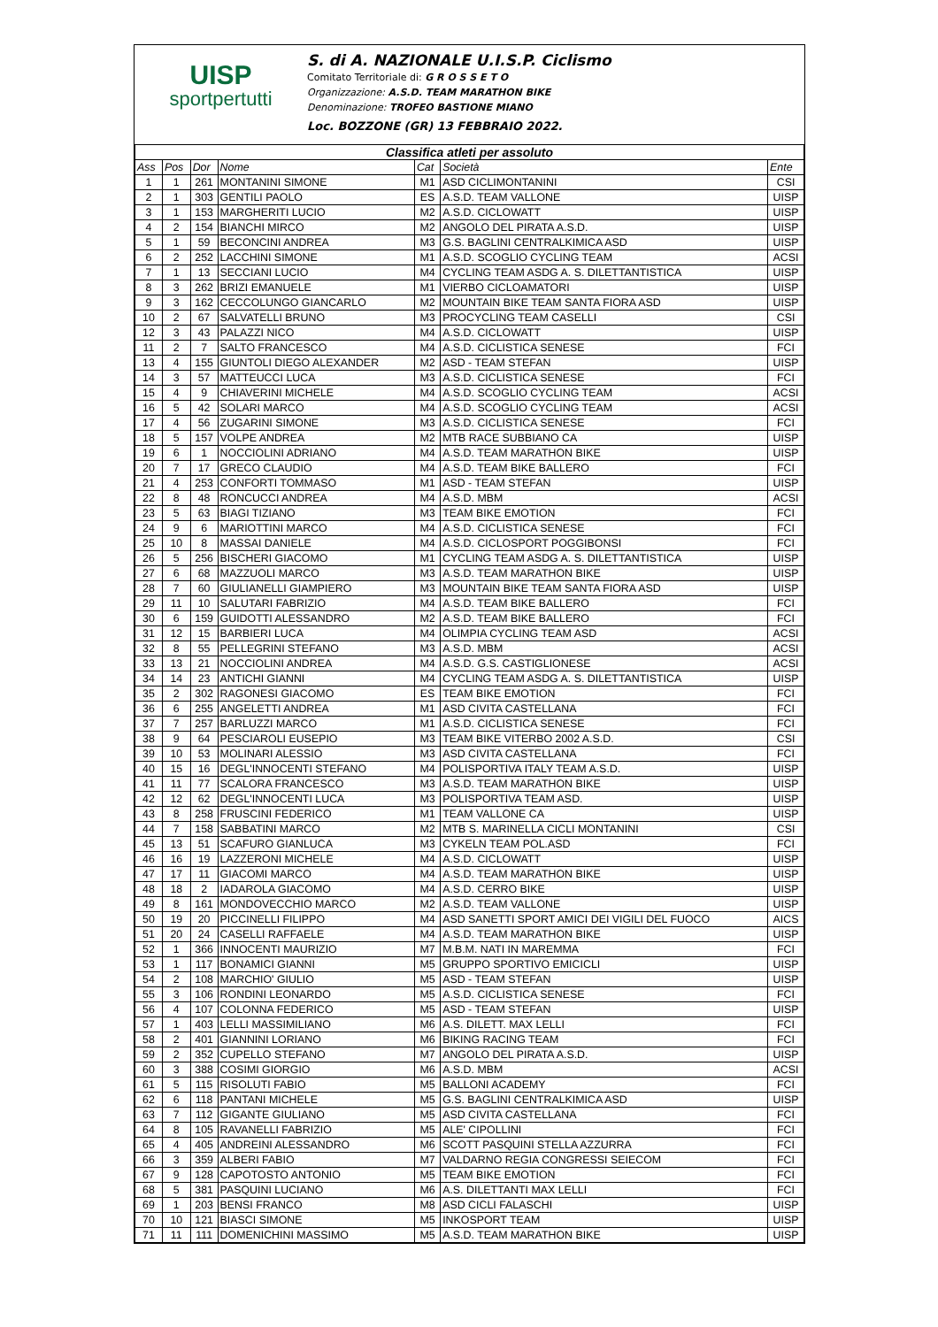UISP
sportpertutti
S. di A. NAZIONALE U.I.S.P. Ciclismo
Comitato Territoriale di: G R O S S E T O
Organizzazione: A.S.D. TEAM MARATHON BIKE
Denominazione: TROFEO BASTIONE MIANO
Loc. BOZZONE (GR) 13 FEBBRAIO 2022.
| Classifica atleti per assoluto | | | | | | |
| Ass | Pos | Dor | Nome | Cat | Società | Ente |
| 1 | 1 | 261 | MONTANINI SIMONE | M1 | ASD CICLIMONTANINI | CSI |
| 2 | 1 | 303 | GENTILI PAOLO | ES | A.S.D. TEAM VALLONE | UISP |
| 3 | 1 | 153 | MARGHERITI LUCIO | M2 | A.S.D. CICLOWATT | UISP |
| 4 | 2 | 154 | BIANCHI MIRCO | M2 | ANGOLO DEL PIRATA A.S.D. | UISP |
| 5 | 1 | 59 | BECONCINI ANDREA | M3 | G.S. BAGLINI CENTRALKIMICA ASD | UISP |
| 6 | 2 | 252 | LACCHINI SIMONE | M1 | A.S.D. SCOGLIO CYCLING TEAM | ACSI |
| 7 | 1 | 13 | SECCIANI LUCIO | M4 | CYCLING TEAM ASDG A. S. DILETTANTISTICA | UISP |
| 8 | 3 | 262 | BRIZI EMANUELE | M1 | VIERBO CICLOAMATORI | UISP |
| 9 | 3 | 162 | CECCOLUNGO GIANCARLO | M2 | MOUNTAIN BIKE TEAM SANTA FIORA ASD | UISP |
| 10 | 2 | 67 | SALVATELLI BRUNO | M3 | PROCYCLING TEAM CASELLI | CSI |
| 12 | 3 | 43 | PALAZZI NICO | M4 | A.S.D. CICLOWATT | UISP |
| 11 | 2 | 7 | SALTO FRANCESCO | M4 | A.S.D. CICLISTICA SENESE | FCI |
| 13 | 4 | 155 | GIUNTOLI DIEGO ALEXANDER | M2 | ASD - TEAM STEFAN | UISP |
| 14 | 3 | 57 | MATTEUCCI LUCA | M3 | A.S.D. CICLISTICA SENESE | FCI |
| 15 | 4 | 9 | CHIAVERINI MICHELE | M4 | A.S.D. SCOGLIO CYCLING TEAM | ACSI |
| 16 | 5 | 42 | SOLARI MARCO | M4 | A.S.D. SCOGLIO CYCLING TEAM | ACSI |
| 17 | 4 | 56 | ZUGARINI SIMONE | M3 | A.S.D. CICLISTICA SENESE | FCI |
| 18 | 5 | 157 | VOLPE ANDREA | M2 | MTB RACE SUBBIANO CA | UISP |
| 19 | 6 | 1 | NOCCIOLINI ADRIANO | M4 | A.S.D. TEAM MARATHON BIKE | UISP |
| 20 | 7 | 17 | GRECO CLAUDIO | M4 | A.S.D. TEAM BIKE BALLERO | FCI |
| 21 | 4 | 253 | CONFORTI TOMMASO | M1 | ASD - TEAM STEFAN | UISP |
| 22 | 8 | 48 | RONCUCCI ANDREA | M4 | A.S.D. MBM | ACSI |
| 23 | 5 | 63 | BIAGI TIZIANO | M3 | TEAM BIKE EMOTION | FCI |
| 24 | 9 | 6 | MARIOTTINI MARCO | M4 | A.S.D. CICLISTICA SENESE | FCI |
| 25 | 10 | 8 | MASSAI DANIELE | M4 | A.S.D. CICLOSPORT POGGIBONSI | FCI |
| 26 | 5 | 256 | BISCHERI GIACOMO | M1 | CYCLING TEAM ASDG A. S. DILETTANTISTICA | UISP |
| 27 | 6 | 68 | MAZZUOLI MARCO | M3 | A.S.D. TEAM MARATHON BIKE | UISP |
| 28 | 7 | 60 | GIULIANELLI GIAMPIERO | M3 | MOUNTAIN BIKE TEAM SANTA FIORA ASD | UISP |
| 29 | 11 | 10 | SALUTARI FABRIZIO | M4 | A.S.D. TEAM BIKE BALLERO | FCI |
| 30 | 6 | 159 | GUIDOTTI ALESSANDRO | M2 | A.S.D. TEAM BIKE BALLERO | FCI |
| 31 | 12 | 15 | BARBIERI LUCA | M4 | OLIMPIA CYCLING TEAM ASD | ACSI |
| 32 | 8 | 55 | PELLEGRINI STEFANO | M3 | A.S.D. MBM | ACSI |
| 33 | 13 | 21 | NOCCIOLINI ANDREA | M4 | A.S.D. G.S. CASTIGLIONESE | ACSI |
| 34 | 14 | 23 | ANTICHI GIANNI | M4 | CYCLING TEAM ASDG A. S. DILETTANTISTICA | UISP |
| 35 | 2 | 302 | RAGONESI GIACOMO | ES | TEAM BIKE EMOTION | FCI |
| 36 | 6 | 255 | ANGELETTI ANDREA | M1 | ASD CIVITA CASTELLANA | FCI |
| 37 | 7 | 257 | BARLUZZI MARCO | M1 | A.S.D. CICLISTICA SENESE | FCI |
| 38 | 9 | 64 | PESCIAROLI EUSEPIO | M3 | TEAM BIKE VITERBO 2002 A.S.D. | CSI |
| 39 | 10 | 53 | MOLINARI ALESSIO | M3 | ASD CIVITA CASTELLANA | FCI |
| 40 | 15 | 16 | DEGL'INNOCENTI STEFANO | M4 | POLISPORTIVA ITALY TEAM A.S.D. | UISP |
| 41 | 11 | 77 | SCALORA FRANCESCO | M3 | A.S.D. TEAM MARATHON BIKE | UISP |
| 42 | 12 | 62 | DEGL'INNOCENTI LUCA | M3 | POLISPORTIVA TEAM ASD. | UISP |
| 43 | 8 | 258 | FRUSCINI FEDERICO | M1 | TEAM VALLONE CA | UISP |
| 44 | 7 | 158 | SABBATINI MARCO | M2 | MTB S. MARINELLA CICLI MONTANINI | CSI |
| 45 | 13 | 51 | SCAFURO GIANLUCA | M3 | CYKELN TEAM POL.ASD | FCI |
| 46 | 16 | 19 | LAZZERONI MICHELE | M4 | A.S.D. CICLOWATT | UISP |
| 47 | 17 | 11 | GIACOMI MARCO | M4 | A.S.D. TEAM MARATHON BIKE | UISP |
| 48 | 18 | 2 | IADAROLA GIACOMO | M4 | A.S.D. CERRO BIKE | UISP |
| 49 | 8 | 161 | MONDOVECCHIO MARCO | M2 | A.S.D. TEAM VALLONE | UISP |
| 50 | 19 | 20 | PICCINELLI FILIPPO | M4 | ASD SANETTI SPORT AMICI DEI VIGILI DEL FUOCO | AICS |
| 51 | 20 | 24 | CASELLI RAFFAELE | M4 | A.S.D. TEAM MARATHON BIKE | UISP |
| 52 | 1 | 366 | INNOCENTI MAURIZIO | M7 | M.B.M. NATI IN MAREMMA | FCI |
| 53 | 1 | 117 | BONAMICI GIANNI | M5 | GRUPPO SPORTIVO EMICICLI | UISP |
| 54 | 2 | 108 | MARCHIO' GIULIO | M5 | ASD - TEAM STEFAN | UISP |
| 55 | 3 | 106 | RONDINI LEONARDO | M5 | A.S.D. CICLISTICA SENESE | FCI |
| 56 | 4 | 107 | COLONNA FEDERICO | M5 | ASD - TEAM STEFAN | UISP |
| 57 | 1 | 403 | LELLI MASSIMILIANO | M6 | A.S. DILETT. MAX LELLI | FCI |
| 58 | 2 | 401 | GIANNINI LORIANO | M6 | BIKING RACING TEAM | FCI |
| 59 | 2 | 352 | CUPELLO STEFANO | M7 | ANGOLO DEL PIRATA A.S.D. | UISP |
| 60 | 3 | 388 | COSIMI GIORGIO | M6 | A.S.D. MBM | ACSI |
| 61 | 5 | 115 | RISOLUTI FABIO | M5 | BALLONI ACADEMY | FCI |
| 62 | 6 | 118 | PANTANI MICHELE | M5 | G.S. BAGLINI CENTRALKIMICA ASD | UISP |
| 63 | 7 | 112 | GIGANTE GIULIANO | M5 | ASD CIVITA CASTELLANA | FCI |
| 64 | 8 | 105 | RAVANELLI FABRIZIO | M5 | ALE' CIPOLLINI | FCI |
| 65 | 4 | 405 | ANDREINI ALESSANDRO | M6 | SCOTT PASQUINI STELLA AZZURRA | FCI |
| 66 | 3 | 359 | ALBERI FABIO | M7 | VALDARNO REGIA CONGRESSI SEIECOM | FCI |
| 67 | 9 | 128 | CAPOTOSTO ANTONIO | M5 | TEAM BIKE EMOTION | FCI |
| 68 | 5 | 381 | PASQUINI LUCIANO | M6 | A.S. DILETTANTI MAX LELLI | FCI |
| 69 | 1 | 203 | BENSI FRANCO | M8 | ASD CICLI FALASCHI | UISP |
| 70 | 10 | 121 | BIASCI SIMONE | M5 | INKOSPORT TEAM | UISP |
| 71 | 11 | 111 | DOMENICHINI MASSIMO | M5 | A.S.D. TEAM MARATHON BIKE | UISP |